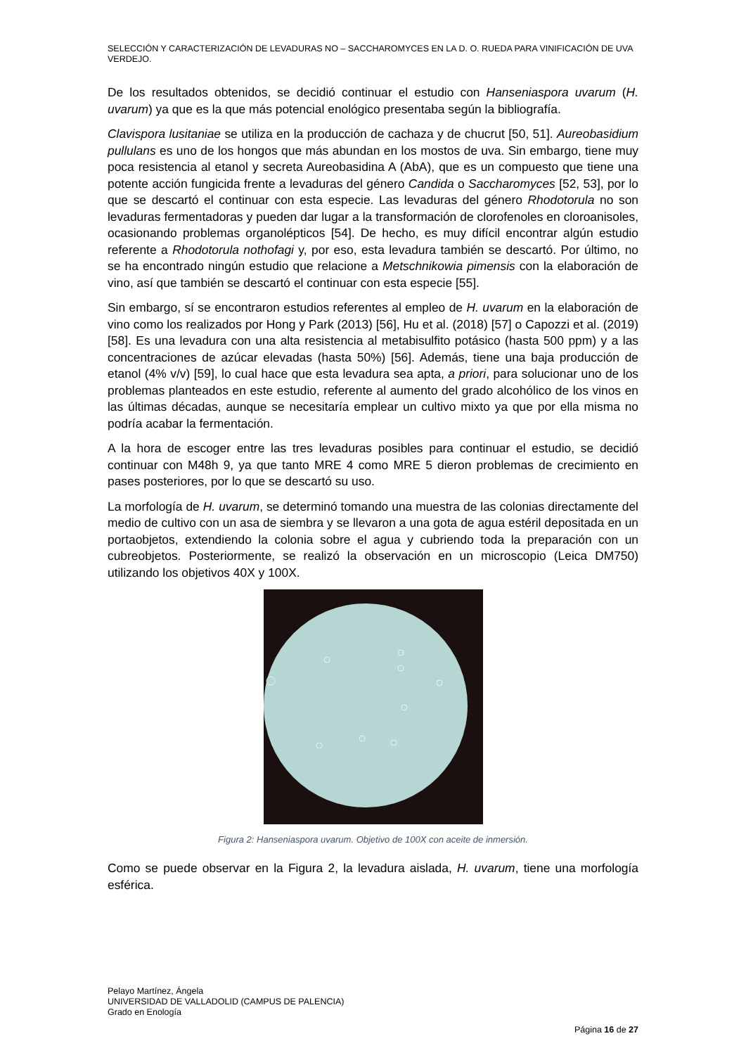SELECCIÓN Y CARACTERIZACIÓN DE LEVADURAS NO – SACCHAROMYCES EN LA D. O. RUEDA PARA VINIFICACIÓN DE UVA VERDEJO.
De los resultados obtenidos, se decidió continuar el estudio con Hanseniaspora uvarum (H. uvarum) ya que es la que más potencial enológico presentaba según la bibliografía.
Clavispora lusitaniae se utiliza en la producción de cachaza y de chucrut [50, 51]. Aureobasidium pullulans es uno de los hongos que más abundan en los mostos de uva. Sin embargo, tiene muy poca resistencia al etanol y secreta Aureobasidina A (AbA), que es un compuesto que tiene una potente acción fungicida frente a levaduras del género Candida o Saccharomyces [52, 53], por lo que se descartó el continuar con esta especie. Las levaduras del género Rhodotorula no son levaduras fermentadoras y pueden dar lugar a la transformación de clorofenoles en cloroanisoles, ocasionando problemas organolépticos [54]. De hecho, es muy difícil encontrar algún estudio referente a Rhodotorula nothofagi y, por eso, esta levadura también se descartó. Por último, no se ha encontrado ningún estudio que relacione a Metschnikowia pimensis con la elaboración de vino, así que también se descartó el continuar con esta especie [55].
Sin embargo, sí se encontraron estudios referentes al empleo de H. uvarum en la elaboración de vino como los realizados por Hong y Park (2013) [56], Hu et al. (2018) [57] o Capozzi et al. (2019) [58]. Es una levadura con una alta resistencia al metabisulfito potásico (hasta 500 ppm) y a las concentraciones de azúcar elevadas (hasta 50%) [56]. Además, tiene una baja producción de etanol (4% v/v) [59], lo cual hace que esta levadura sea apta, a priori, para solucionar uno de los problemas planteados en este estudio, referente al aumento del grado alcohólico de los vinos en las últimas décadas, aunque se necesitaría emplear un cultivo mixto ya que por ella misma no podría acabar la fermentación.
A la hora de escoger entre las tres levaduras posibles para continuar el estudio, se decidió continuar con M48h 9, ya que tanto MRE 4 como MRE 5 dieron problemas de crecimiento en pases posteriores, por lo que se descartó su uso.
La morfología de H. uvarum, se determinó tomando una muestra de las colonias directamente del medio de cultivo con un asa de siembra y se llevaron a una gota de agua estéril depositada en un portaobjetos, extendiendo la colonia sobre el agua y cubriendo toda la preparación con un cubreobjetos. Posteriormente, se realizó la observación en un microscopio (Leica DM750) utilizando los objetivos 40X y 100X.
Figura 2: Hanseniaspora uvarum. Objetivo de 100X con aceite de inmersión.
Como se puede observar en la Figura 2, la levadura aislada, H. uvarum, tiene una morfología esférica.
Pelayo Martínez, Ángela
UNIVERSIDAD DE VALLADOLID (CAMPUS DE PALENCIA)
Grado en Enología
Página 16 de 27